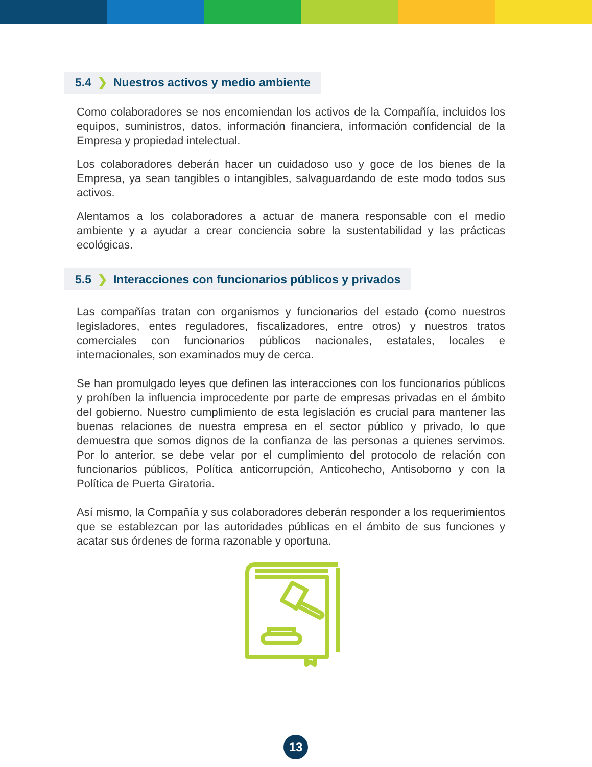5.4 ❯ Nuestros activos y medio ambiente
Como colaboradores se nos encomiendan los activos de la Compañía, incluidos los equipos, suministros, datos, información financiera, información confidencial de la Empresa y propiedad intelectual.
Los colaboradores deberán hacer un cuidadoso uso y goce de los bienes de la Empresa, ya sean tangibles o intangibles, salvaguardando de este modo todos sus activos.
Alentamos a los colaboradores a actuar de manera responsable con el medio ambiente y a ayudar a crear conciencia sobre la sustentabilidad y las prácticas ecológicas.
5.5 ❯ Interacciones con funcionarios públicos y privados
Las compañías tratan con organismos y funcionarios del estado (como nuestros legisladores, entes reguladores, fiscalizadores, entre otros) y nuestros tratos comerciales con funcionarios públicos nacionales, estatales, locales e internacionales, son examinados muy de cerca.
Se han promulgado leyes que definen las interacciones con los funcionarios públicos y prohíben la influencia improcedente por parte de empresas privadas en el ámbito del gobierno. Nuestro cumplimiento de esta legislación es crucial para mantener las buenas relaciones de nuestra empresa en el sector público y privado, lo que demuestra que somos dignos de la confianza de las personas a quienes servimos. Por lo anterior, se debe velar por el cumplimiento del protocolo de relación con funcionarios públicos, Política anticorrupción, Anticohecho, Antisoborno y con la Política de Puerta Giratoria.
Así mismo, la Compañía y sus colaboradores deberán responder a los requerimientos que se establezcan por las autoridades públicas en el ámbito de sus funciones y acatar sus órdenes de forma razonable y oportuna.
13